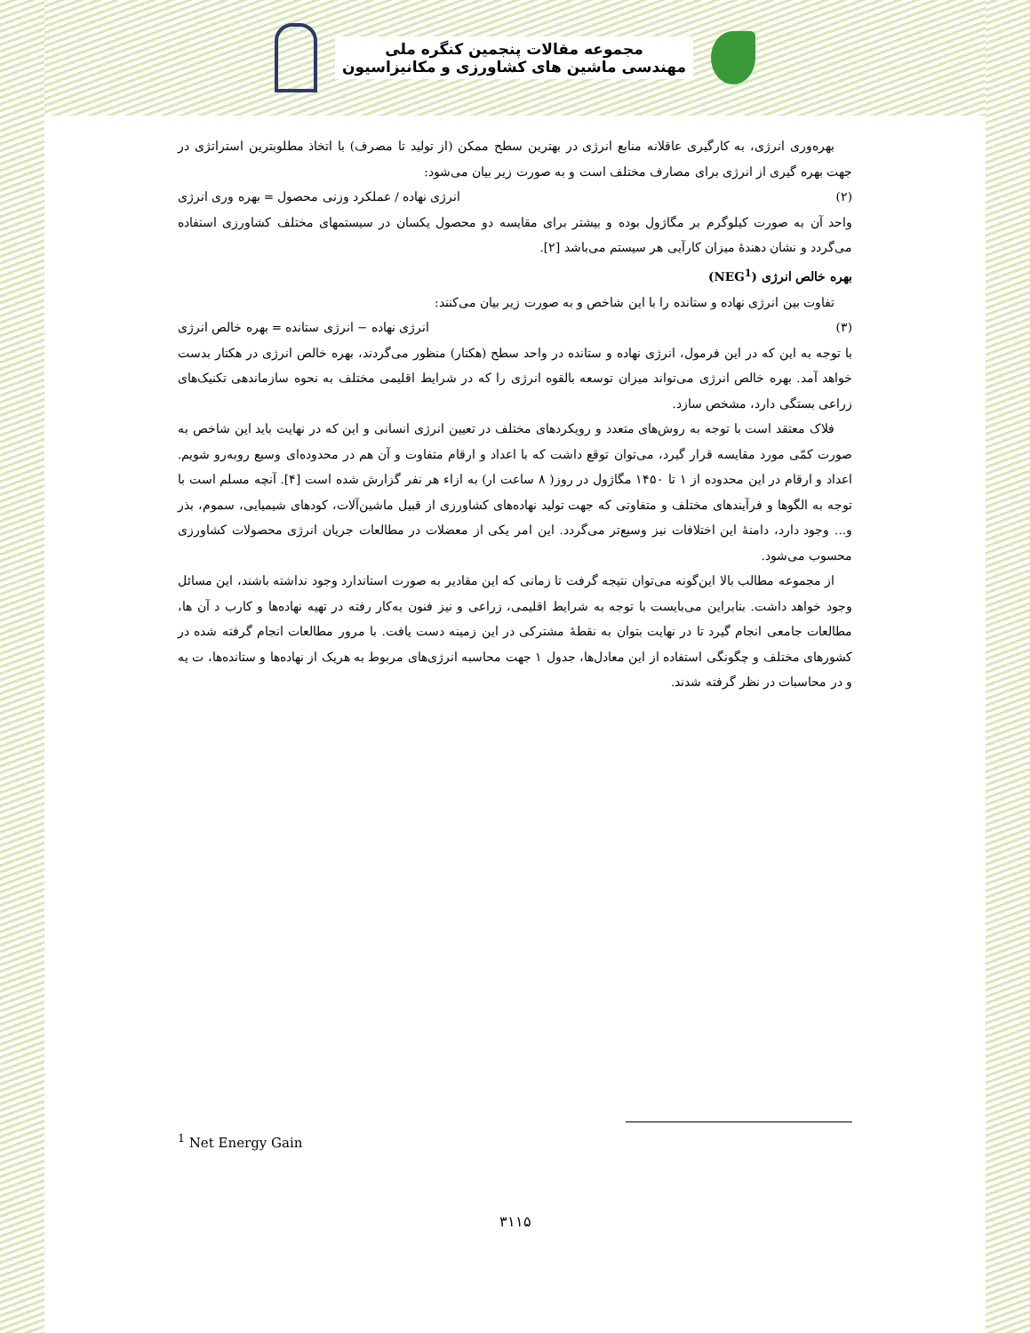مجموعه مقالات پنجمین کنگره ملی
مهندسی ماشین های کشاورزی و مکانیزاسیون
بهره‌وری انرژی، به کارگیری عاقلانه منابع انرژی در بهترین سطح ممکن (از تولید تا مصرف) با اتخاذ مطلوبترین استراتژی در جهت بهره گیری از انرژی برای مصارف مختلف است و به صورت زیر بیان می‌شود:
(۲) انرژی نهاده / عملکرد وزنی محصول = بهره وری انرژی
واحد آن به صورت کیلوگرم بر مگاژول بوده و بیشتر برای مقایسه دو محصول یکسان در سیستمهای مختلف کشاورزی استفاده می‌گردد و نشان دهندهٔ میزان کارآیی هر سیستم می‌باشد [۲].
بهره خالص انرژی (NEG<sup>1</sup>)
تفاوت بین انرژی نهاده و ستانده را با این شاخص و به صورت زیر بیان می‌کنند:
(۳) انرژی نهاده − انرژی ستانده = بهره خالص انرژی
با توجه به این که در این فرمول، انرژی نهاده و ستانده در واحد سطح (هکتار) منظور می‌گردند، بهره خالص انرژی در هکتار بدست خواهد آمد. بهره خالص انرژی می‌تواند میزان توسعه بالقوه انرژی را که در شرایط اقلیمی مختلف به نحوه سازماندهی تکنیک‌های زراعی بستگی دارد، مشخص سازد.
فلاک معتقد است با توجه به روش‌های متعدد و رویکردهای مختلف در تعیین انرژی انسانی و این که در نهایت باید این شاخص به صورت کمّی مورد مقایسه قرار گیرد، می‌توان توقع داشت که با اعداد و ارقام متفاوت و آن هم در محدوده‌ای وسیع روبه‌رو شویم. اعداد و ارقام در این محدوده از ۱ تا ۱۴۵۰ مگاژول در روز( ۸ ساعت ار) به ازاء هر نفر گزارش شده است [۴]. آنچه مسلم است با توجه به الگوها و فرآیندهای مختلف و متفاوتی که جهت تولید نهاده‌های کشاورزی از قبیل ماشین‌آلات، کودهای شیمیایی، سموم، بذر و... وجود دارد، دامنهٔ این اختلافات نیز وسیع‌تر می‌گردد. این امر یکی از معضلات در مطالعات جریان انرژی محصولات کشاورزی محسوب می‌شود.
از مجموعه مطالب بالا این‌گونه می‌توان نتیجه گرفت تا زمانی که این مقادیر به صورت استاندارد وجود نداشته باشند، این مسائل وجود خواهد داشت. بنابراین می‌بایست با توجه به شرایط اقلیمی، زراعی و نیز فنون به‌کار رفته در تهیه نهاده‌ها و کارب د آن ها، مطالعات جامعی انجام گیرد تا در نهایت بتوان به نقطهٔ مشترکی در این زمینه دست یافت. با مرور مطالعات انجام گرفته شده در کشورهای مختلف و چگونگی استفاده از این معادل‌ها، جدول ۱ جهت محاسبه انرژی‌های مربوط به هریک از نهاده‌ها و ستانده‌ها، ت یه و در محاسبات در نظر گرفته شدند.
<sup>1</sup> Net Energy Gain
۳۱۱۵